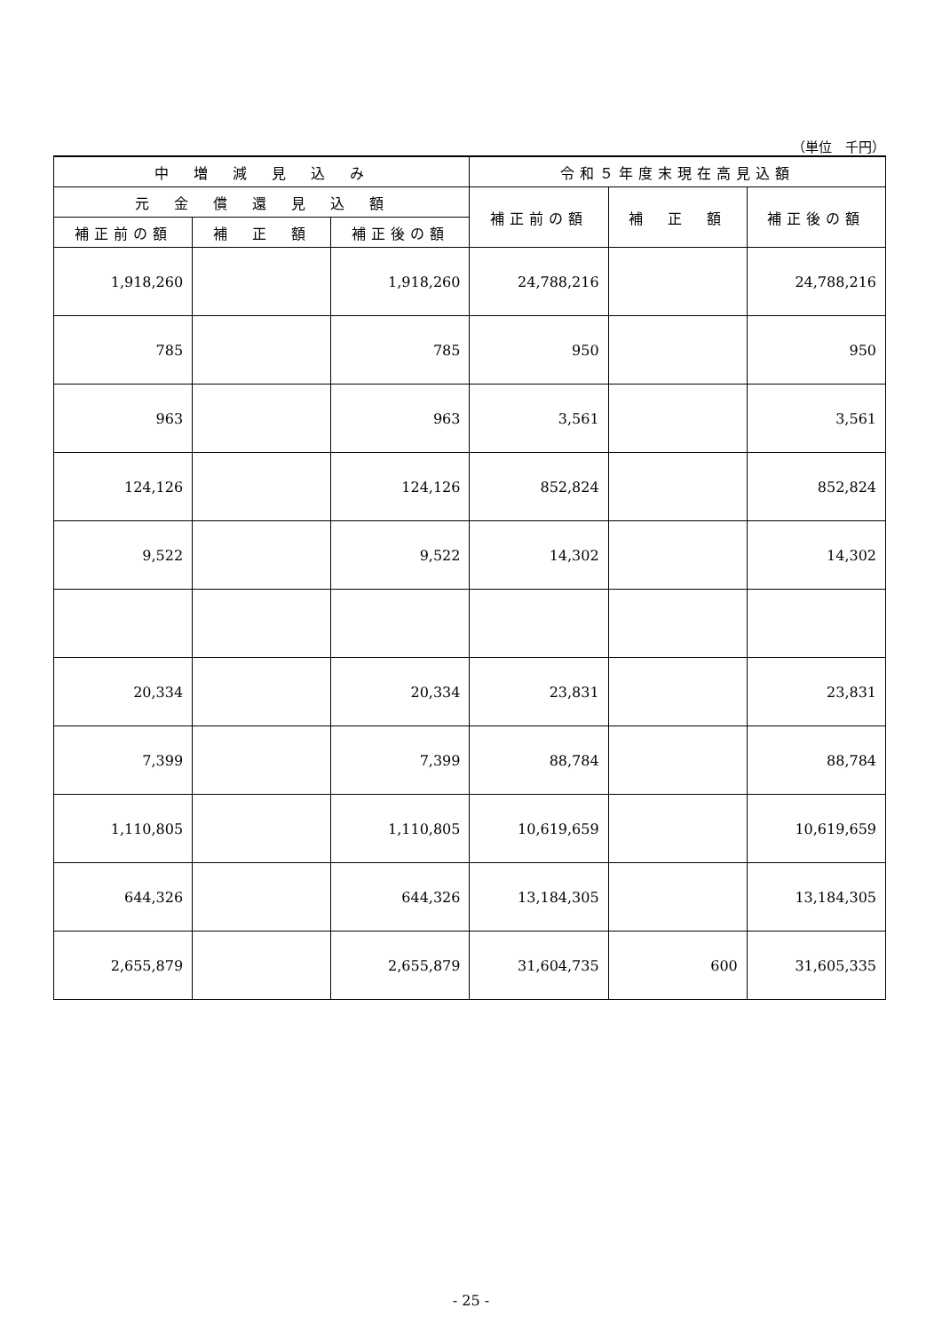（単位　千円）
| 中 増 減 見 込 み | | | 令和５年度末現在高見込額 | | |
| --- | --- | --- | --- | --- | --- |
| 元 金 償 還 見 込 額 | | | 補正前の額 | 補 正 額 | 補正後の額 |
| 補正前の額 | 補 正 額 | 補正後の額 | | | |
| 1,918,260 | | 1,918,260 | 24,788,216 | | 24,788,216 |
| 785 | | 785 | 950 | | 950 |
| 963 | | 963 | 3,561 | | 3,561 |
| 124,126 | | 124,126 | 852,824 | | 852,824 |
| 9,522 | | 9,522 | 14,302 | | 14,302 |
| 20,334 | | 20,334 | 23,831 | | 23,831 |
| 7,399 | | 7,399 | 88,784 | | 88,784 |
| 1,110,805 | | 1,110,805 | 10,619,659 | | 10,619,659 |
| 644,326 | | 644,326 | 13,184,305 | | 13,184,305 |
| 2,655,879 | | 2,655,879 | 31,604,735 | 600 | 31,605,335 |
- 25 -